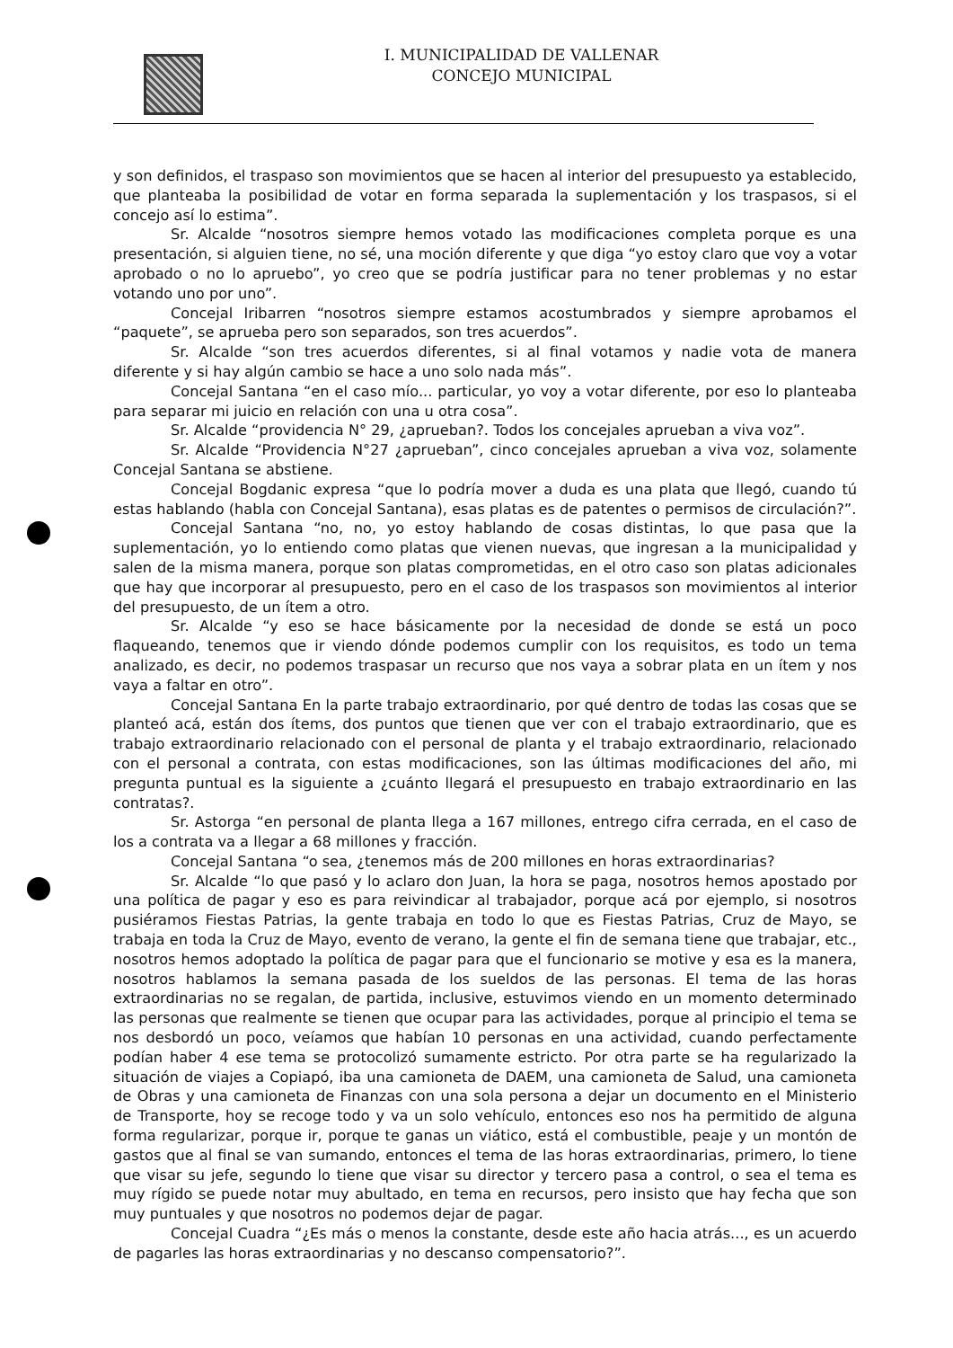I. MUNICIPALIDAD DE VALLENAR
CONCEJO MUNICIPAL
y son definidos, el traspaso son movimientos que se hacen al interior del presupuesto ya establecido, que planteaba la posibilidad de votar en forma separada la suplementación y los traspasos, si el concejo así lo estima”.
Sr. Alcalde “nosotros siempre hemos votado las modificaciones completa porque es una presentación, si alguien tiene, no sé, una moción diferente y que diga “yo estoy claro que voy a votar aprobado o no lo apruebo”, yo creo que se podría justificar para no tener problemas y no estar votando uno por uno”.
Concejal Iribarren “nosotros siempre estamos acostumbrados y siempre aprobamos el “paquete”, se aprueba pero son separados, son tres acuerdos”.
Sr. Alcalde “son tres acuerdos diferentes, si al final votamos y nadie vota de manera diferente y si hay algún cambio se hace a uno solo nada más”.
Concejal Santana “en el caso mío... particular, yo voy a votar diferente, por eso lo planteaba para separar mi juicio en relación con una u otra cosa”.
Sr. Alcalde “providencia N° 29, ¿aprueban?. Todos los concejales aprueban a viva voz”.
Sr. Alcalde “Providencia N°27 ¿aprueban”, cinco concejales aprueban a viva voz, solamente Concejal Santana se abstiene.
Concejal Bogdanic expresa “que lo podría mover a duda es una plata que llegó, cuando tú estas hablando (habla con Concejal Santana), esas platas es de patentes o permisos de circulación?”.
Concejal Santana “no, no, yo estoy hablando de cosas distintas, lo que pasa que la suplementación, yo lo entiendo como platas que vienen nuevas, que ingresan a la municipalidad y salen de la misma manera, porque son platas comprometidas, en el otro caso son platas adicionales que hay que incorporar al presupuesto, pero en el caso de los traspasos son movimientos al interior del presupuesto, de un ítem a otro.
Sr. Alcalde “y eso se hace básicamente por la necesidad de donde se está un poco flaqueando, tenemos que ir viendo dónde podemos cumplir con los requisitos, es todo un tema analizado, es decir, no podemos traspasar un recurso que nos vaya a sobrar plata en un ítem y nos vaya a faltar en otro”.
Concejal Santana En la parte trabajo extraordinario, por qué dentro de todas las cosas que se planteó acá, están dos ítems, dos puntos que tienen que ver con el trabajo extraordinario, que es trabajo extraordinario relacionado con el personal de planta y el trabajo extraordinario, relacionado con el personal a contrata, con estas modificaciones, son las últimas modificaciones del año, mi pregunta puntual es la siguiente a ¿cuánto llegará el presupuesto en trabajo extraordinario en las contratas?.
Sr. Astorga “en personal de planta llega a 167 millones, entrego cifra cerrada, en el caso de los a contrata va a llegar a 68 millones y fracción.
Concejal Santana “o sea, ¿tenemos más de 200 millones en horas extraordinarias?
Sr. Alcalde “lo que pasó y lo aclaro don Juan, la hora se paga, nosotros hemos apostado por una política de pagar y eso es para reivindicar al trabajador, porque acá por ejemplo, si nosotros pusiéramos Fiestas Patrias, la gente trabaja en todo lo que es Fiestas Patrias, Cruz de Mayo, se trabaja en toda la Cruz de Mayo, evento de verano, la gente el fin de semana tiene que trabajar, etc., nosotros hemos adoptado la política de pagar para que el funcionario se motive y esa es la manera, nosotros hablamos la semana pasada de los sueldos de las personas. El tema de las horas extraordinarias no se regalan, de partida, inclusive, estuvimos viendo en un momento determinado las personas que realmente se tienen que ocupar para las actividades, porque al principio el tema se nos desbordó un poco, veíamos que habían 10 personas en una actividad, cuando perfectamente podían haber 4 ese tema se protocolizó sumamente estricto. Por otra parte se ha regularizado la situación de viajes a Copiapó, iba una camioneta de DAEM, una camioneta de Salud, una camioneta de Obras y una camioneta de Finanzas con una sola persona a dejar un documento en el Ministerio de Transporte, hoy se recoge todo y va un solo vehículo, entonces eso nos ha permitido de alguna forma regularizar, porque ir, porque te ganas un viático, está el combustible, peaje y un montón de gastos que al final se van sumando, entonces el tema de las horas extraordinarias, primero, lo tiene que visar su jefe, segundo lo tiene que visar su director y tercero pasa a control, o sea el tema es muy rígido se puede notar muy abultado, en tema en recursos, pero insisto que hay fecha que son muy puntuales y que nosotros no podemos dejar de pagar.
Concejal Cuadra “¿Es más o menos la constante, desde este año hacia atrás..., es un acuerdo de pagarles las horas extraordinarias y no descanso compensatorio?”.